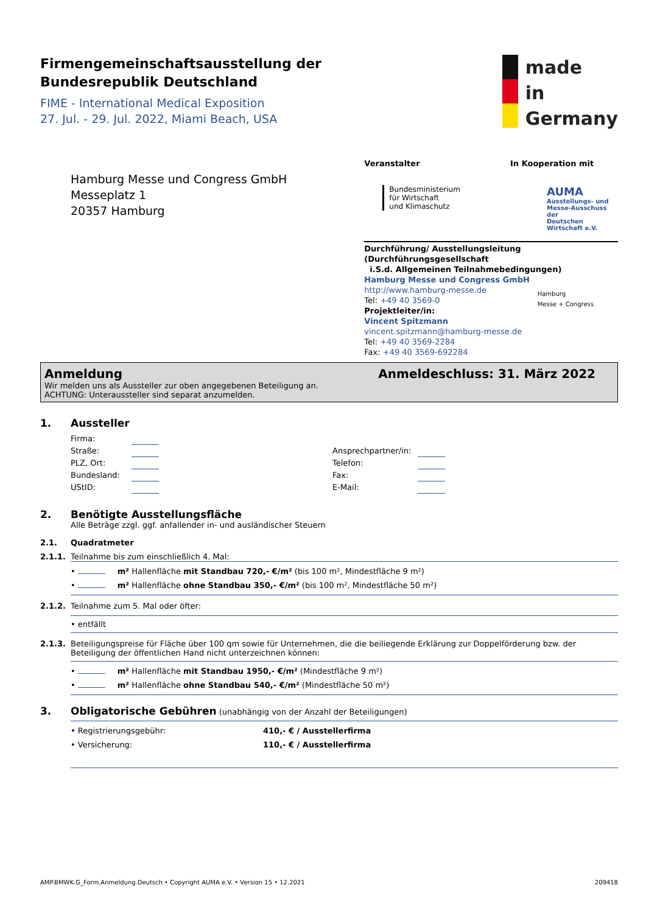Firmengemeinschaftsausstellung der
Bundesrepublik Deutschland
FIME - International Medical Exposition
27. Jul. - 29. Jul. 2022, Miami Beach, USA
made
in
Germany
Hamburg Messe und Congress GmbH
Messeplatz 1
20357 Hamburg
Veranstalter
Bundesministerium
für Wirtschaft
und Klimaschutz
In Kooperation mit
AUMA
Ausstellungs- und
Messe-Ausschuss der
Deutschen Wirtschaft e.V.
Durchführung/ Ausstellungsleitung (Durchführungsgesellschaft
i.S.d. Allgemeinen Teilnahmebedingungen)
Hamburg Messe und Congress GmbH
http://www.hamburg-messe.de Hamburg
Messe + Congress
Tel: +49 40 3569-0
Projektleiter/in:
Vincent Spitzmann
vincent.spitzmann@hamburg-messe.de
Tel: +49 40 3569-2284
Fax: +49 40 3569-692284
Anmeldung Anmeldeschluss: 31. März 2022
Wir melden uns als Aussteller zur oben angegebenen Beteiligung an.
ACHTUNG: Unteraussteller sind separat anzumelden.
1. Aussteller
Firma:
Straße:
PLZ, Ort:
Bundesland:
UStID:
Ansprechpartner/in:
Telefon:
Fax:
E-Mail:
2. Benötigte Ausstellungsfläche
Alle Beträge zzgl. ggf. anfallender in- und ausländischer Steuern
2.1. Quadratmeter
2.1.1. Teilnahme bis zum einschließlich 4. Mal:
• m² Hallenfläche mit Standbau 720,- €/m² (bis 100 m², Mindestfläche 9 m²)
• m² Hallenfläche ohne Standbau 350,- €/m² (bis 100 m², Mindestfläche 50 m²)
2.1.2. Teilnahme zum 5. Mal oder öfter:
• entfällt
2.1.3. Beteiligungspreise für Fläche über 100 qm sowie für Unternehmen, die die beiliegende Erklärung zur Doppelförderung bzw. der Beteiligung der öffentlichen Hand nicht unterzeichnen können:
• m² Hallenfläche mit Standbau 1950,- €/m² (Mindestfläche 9 m²)
• m² Hallenfläche ohne Standbau 540,- €/m² (Mindestfläche 50 m²)
3. Obligatorische Gebühren (unabhängig von der Anzahl der Beteiligungen)
• Registrierungsgebühr: 410,- € / Ausstellerfirma
• Versicherung: 110,- € / Ausstellerfirma
AMP.BMWK.G_Form.Anmeldung.Deutsch • Copyright AUMA e.V. • Version 15 • 12.2021 209418